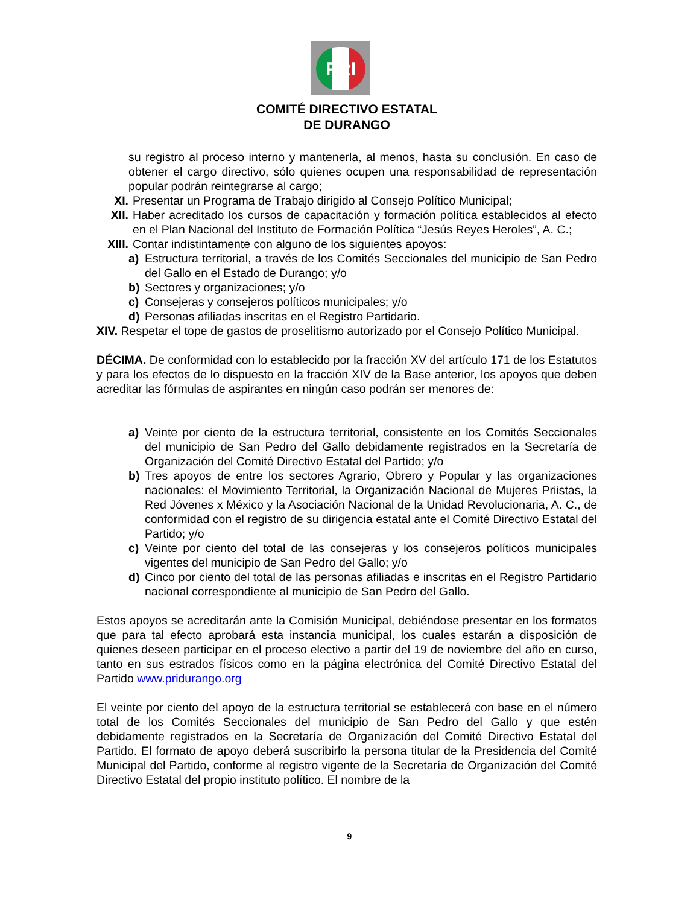PRI
COMITÉ DIRECTIVO ESTATAL
DE DURANGO
su registro al proceso interno y mantenerla, al menos, hasta su conclusión. En caso de obtener el cargo directivo, sólo quienes ocupen una responsabilidad de representación popular podrán reintegrarse al cargo;
XI. Presentar un Programa de Trabajo dirigido al Consejo Político Municipal;
XII. Haber acreditado los cursos de capacitación y formación política establecidos al efecto en el Plan Nacional del Instituto de Formación Política “Jesús Reyes Heroles”, A. C.;
XIII. Contar indistintamente con alguno de los siguientes apoyos:
a) Estructura territorial, a través de los Comités Seccionales del municipio de San Pedro del Gallo en el Estado de Durango; y/o
b) Sectores y organizaciones; y/o
c) Consejeras y consejeros políticos municipales; y/o
d) Personas afiliadas inscritas en el Registro Partidario.
XIV. Respetar el tope de gastos de proselitismo autorizado por el Consejo Político Municipal.
DÉCIMA. De conformidad con lo establecido por la fracción XV del artículo 171 de los Estatutos y para los efectos de lo dispuesto en la fracción XIV de la Base anterior, los apoyos que deben acreditar las fórmulas de aspirantes en ningún caso podrán ser menores de:
a) Veinte por ciento de la estructura territorial, consistente en los Comités Seccionales del municipio de San Pedro del Gallo debidamente registrados en la Secretaría de Organización del Comité Directivo Estatal del Partido; y/o
b) Tres apoyos de entre los sectores Agrario, Obrero y Popular y las organizaciones nacionales: el Movimiento Territorial, la Organización Nacional de Mujeres Priistas, la Red Jóvenes x México y la Asociación Nacional de la Unidad Revolucionaria, A. C., de conformidad con el registro de su dirigencia estatal ante el Comité Directivo Estatal del Partido; y/o
c) Veinte por ciento del total de las consejeras y los consejeros políticos municipales vigentes del municipio de San Pedro del Gallo; y/o
d) Cinco por ciento del total de las personas afiliadas e inscritas en el Registro Partidario nacional correspondiente al municipio de San Pedro del Gallo.
Estos apoyos se acreditarán ante la Comisión Municipal, debiéndose presentar en los formatos que para tal efecto aprobará esta instancia municipal, los cuales estarán a disposición de quienes deseen participar en el proceso electivo a partir del 19 de noviembre del año en curso, tanto en sus estrados físicos como en la página electrónica del Comité Directivo Estatal del Partido www.pridurango.org
El veinte por ciento del apoyo de la estructura territorial se establecerá con base en el número total de los Comités Seccionales del municipio de San Pedro del Gallo y que estén debidamente registrados en la Secretaría de Organización del Comité Directivo Estatal del Partido. El formato de apoyo deberá suscribirlo la persona titular de la Presidencia del Comité Municipal del Partido, conforme al registro vigente de la Secretaría de Organización del Comité Directivo Estatal del propio instituto político. El nombre de la
9